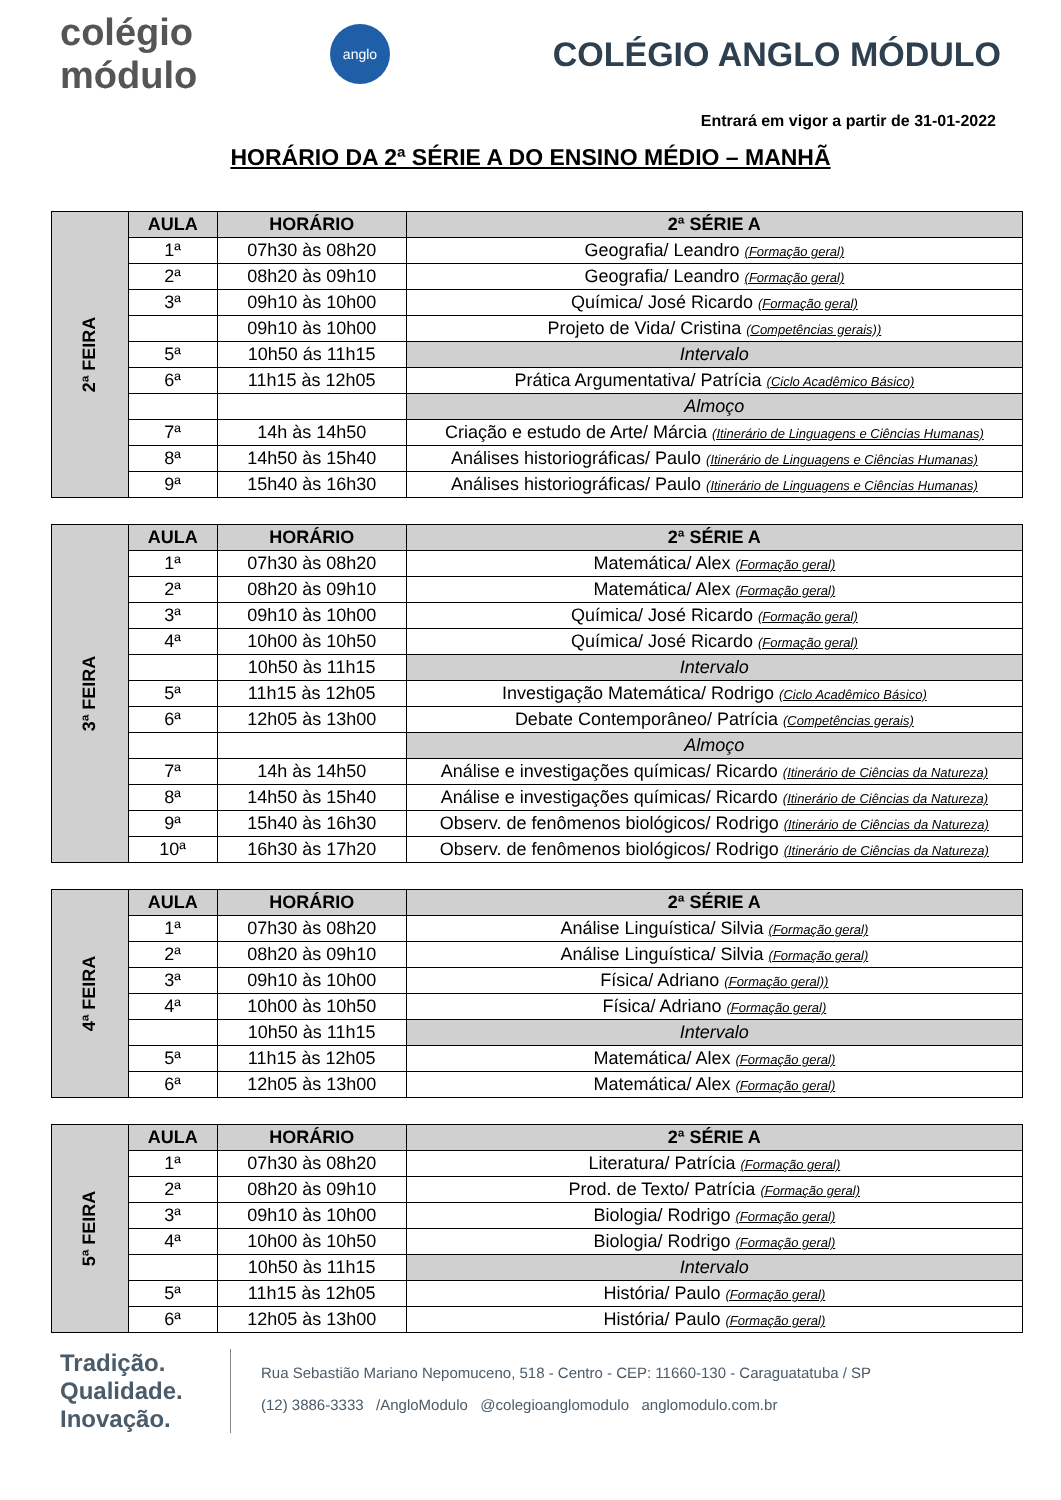colégio módulo
anglo
COLÉGIO ANGLO MÓDULO
Entrará em vigor a partir de 31-01-2022
HORÁRIO DA 2ª SÉRIE A DO ENSINO MÉDIO – MANHÃ
| 2ª FEIRA | AULA | HORÁRIO | 2ª SÉRIE A |
| | 1ª | 07h30 às 08h20 | Geografia/ Leandro (Formação geral) |
| | 2ª | 08h20 às 09h10 | Geografia/ Leandro (Formação geral) |
| | 3ª | 09h10 às 10h00 | Química/ José Ricardo (Formação geral) |
| | | 09h10 às 10h00 | Projeto de Vida/ Cristina (Competências gerais)) |
| | 5ª | 10h50 ás 11h15 | Intervalo |
| | 6ª | 11h15 às 12h05 | Prática Argumentativa/ Patrícia (Ciclo Acadêmico Básico) |
| | | | Almoço |
| | 7ª | 14h às 14h50 | Criação e estudo de Arte/ Márcia (Itinerário de Linguagens e Ciências Humanas) |
| | 8ª | 14h50 às 15h40 | Análises historiográficas/ Paulo (Itinerário de Linguagens e Ciências Humanas) |
| | 9ª | 15h40 às 16h30 | Análises historiográficas/ Paulo (Itinerário de Linguagens e Ciências Humanas) |
| 3ª FEIRA | AULA | HORÁRIO | 2ª SÉRIE A |
| | 1ª | 07h30 às 08h20 | Matemática/ Alex (Formação geral) |
| | 2ª | 08h20 às 09h10 | Matemática/ Alex (Formação geral) |
| | 3ª | 09h10 às 10h00 | Química/ José Ricardo (Formação geral) |
| | 4ª | 10h00 às 10h50 | Química/ José Ricardo (Formação geral) |
| | | 10h50 às 11h15 | Intervalo |
| | 5ª | 11h15 às 12h05 | Investigação Matemática/ Rodrigo (Ciclo Acadêmico Básico) |
| | 6ª | 12h05 às 13h00 | Debate Contemporâneo/ Patrícia (Competências gerais) |
| | | | Almoço |
| | 7ª | 14h às 14h50 | Análise e investigações químicas/ Ricardo (Itinerário de Ciências da Natureza) |
| | 8ª | 14h50 às 15h40 | Análise e investigações químicas/ Ricardo (Itinerário de Ciências da Natureza) |
| | 9ª | 15h40 às 16h30 | Observ. de fenômenos biológicos/ Rodrigo (Itinerário de Ciências da Natureza) |
| | 10ª | 16h30 às 17h20 | Observ. de fenômenos biológicos/ Rodrigo (Itinerário de Ciências da Natureza) |
| 4ª FEIRA | AULA | HORÁRIO | 2ª SÉRIE A |
| | 1ª | 07h30 às 08h20 | Análise Linguística/ Silvia (Formação geral) |
| | 2ª | 08h20 às 09h10 | Análise Linguística/ Silvia (Formação geral) |
| | 3ª | 09h10 às 10h00 | Física/ Adriano (Formação geral)) |
| | 4ª | 10h00 às 10h50 | Física/ Adriano (Formação geral) |
| | | 10h50 às 11h15 | Intervalo |
| | 5ª | 11h15 às 12h05 | Matemática/ Alex (Formação geral) |
| | 6ª | 12h05 às 13h00 | Matemática/ Alex (Formação geral) |
| 5ª FEIRA | AULA | HORÁRIO | 2ª SÉRIE A |
| | 1ª | 07h30 às 08h20 | Literatura/ Patrícia (Formação geral) |
| | 2ª | 08h20 às 09h10 | Prod. de Texto/ Patrícia (Formação geral) |
| | 3ª | 09h10 às 10h00 | Biologia/ Rodrigo (Formação geral) |
| | 4ª | 10h00 às 10h50 | Biologia/ Rodrigo (Formação geral) |
| | | 10h50 às 11h15 | Intervalo |
| | 5ª | 11h15 às 12h05 | História/ Paulo (Formação geral) |
| | 6ª | 12h05 às 13h00 | História/ Paulo (Formação geral) |
Tradição.
Qualidade.
Inovação.
Rua Sebastião Mariano Nepomuceno, 518 - Centro - CEP: 11660-130 - Caraguatatuba / SP
(12) 3886-3333 /AngloModulo @colegioanglomodulo anglomodulo.com.br